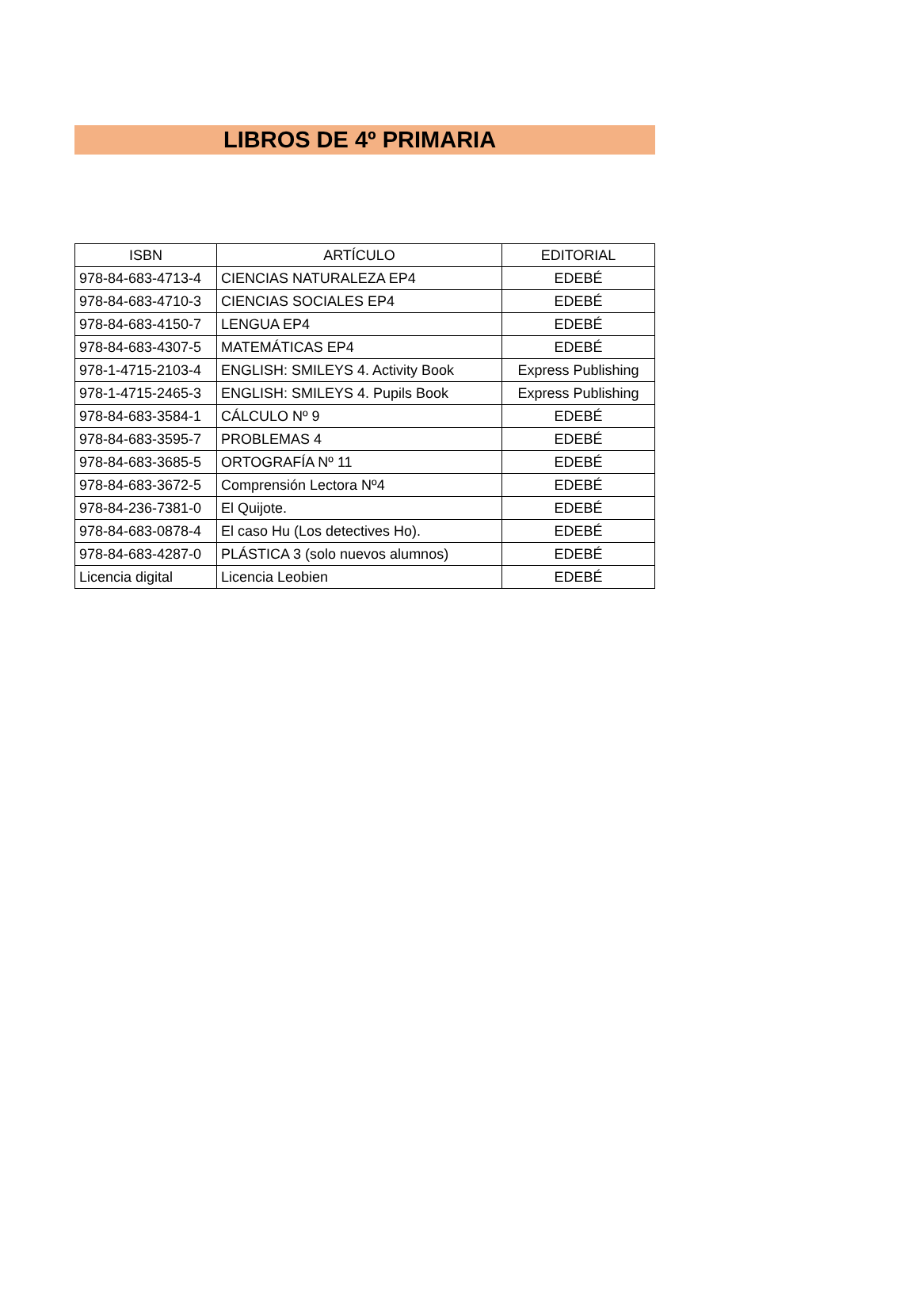LIBROS DE 4º PRIMARIA
| ISBN | ARTÍCULO | EDITORIAL |
| --- | --- | --- |
| 978-84-683-4713-4 | CIENCIAS NATURALEZA EP4 | EDEBÉ |
| 978-84-683-4710-3 | CIENCIAS SOCIALES EP4 | EDEBÉ |
| 978-84-683-4150-7 | LENGUA EP4 | EDEBÉ |
| 978-84-683-4307-5 | MATEMÁTICAS EP4 | EDEBÉ |
| 978-1-4715-2103-4 | ENGLISH: SMILEYS 4. Activity Book | Express Publishing |
| 978-1-4715-2465-3 | ENGLISH: SMILEYS 4. Pupils Book | Express Publishing |
| 978-84-683-3584-1 | CÁLCULO Nº 9 | EDEBÉ |
| 978-84-683-3595-7 | PROBLEMAS 4 | EDEBÉ |
| 978-84-683-3685-5 | ORTOGRAFÍA Nº 11 | EDEBÉ |
| 978-84-683-3672-5 | Comprensión Lectora Nº4 | EDEBÉ |
| 978-84-236-7381-0 | El Quijote. | EDEBÉ |
| 978-84-683-0878-4 | El caso Hu (Los detectives Ho). | EDEBÉ |
| 978-84-683-4287-0 | PLÁSTICA 3 (solo nuevos alumnos) | EDEBÉ |
| Licencia digital | Licencia Leobien | EDEBÉ |